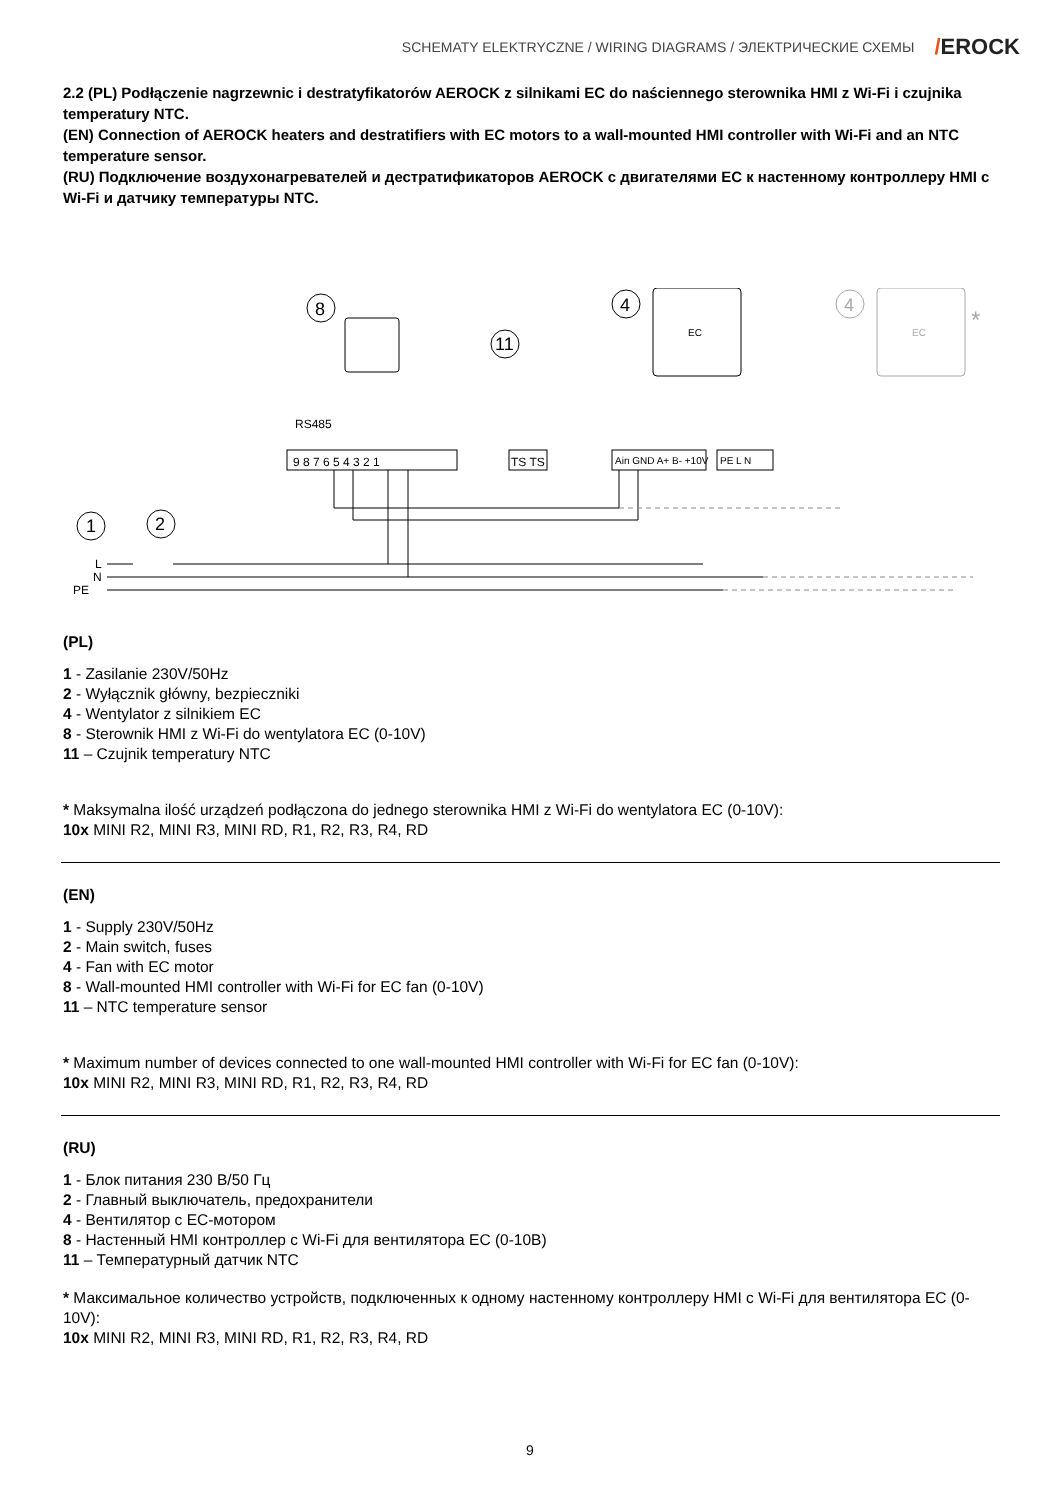SCHEMATY ELEKTRYCZNE / WIRING DIAGRAMS / ЭЛЕКТРИЧЕСКИЕ СХЕМЫ /EROCK
2.2 (PL) Podłączenie nagrzewnic i destratyfikatorów AEROCK z silnikami EC do naściennego sterownika HMI z Wi-Fi i czujnika temperatury NTC.
(EN) Connection of AEROCK heaters and destratifiers with EC motors to a wall-mounted HMI controller with Wi-Fi and an NTC temperature sensor.
(RU) Подключение воздухонагревателей и дестратификаторов AEROCK с двигателями EC к настенному контроллеру HMI с Wi-Fi и датчику температуры NTC.
1
2
8
11
4
4
EC
EC
*
RS485
9 8 7 6 5 4 3 2 1
TS TS
Ain GND A+ B- +10V
PE L N
L
N
PE
(PL)
1 - Zasilanie 230V/50Hz
2 - Wyłącznik główny, bezpieczniki
4 - Wentylator z silnikiem EC
8 - Sterownik HMI z Wi-Fi do wentylatora EC (0-10V)
11 – Czujnik temperatury NTC
* Maksymalna ilość urządzeń podłączona do jednego sterownika HMI z Wi-Fi do wentylatora EC (0-10V):
10x MINI R2, MINI R3, MINI RD, R1, R2, R3, R4, RD
(EN)
1 - Supply 230V/50Hz
2 - Main switch, fuses
4 - Fan with EC motor
8 - Wall-mounted HMI controller with Wi-Fi for EC fan (0-10V)
11 – NTC temperature sensor
* Maximum number of devices connected to one wall-mounted HMI controller with Wi-Fi for EC fan (0-10V):
10x MINI R2, MINI R3, MINI RD, R1, R2, R3, R4, RD
(RU)
1 - Блок питания 230 В/50 Гц
2 - Главный выключатель, предохранители
4 - Вентилятор с EC-мотором
8 - Настенный HMI контроллер с Wi-Fi для вентилятора EC (0-10В)
11 – Температурный датчик NTC
* Максимальное количество устройств, подключенных к одному настенному контроллеру HMI с Wi-Fi для вентилятора EC (0-10V):
10x MINI R2, MINI R3, MINI RD, R1, R2, R3, R4, RD
9